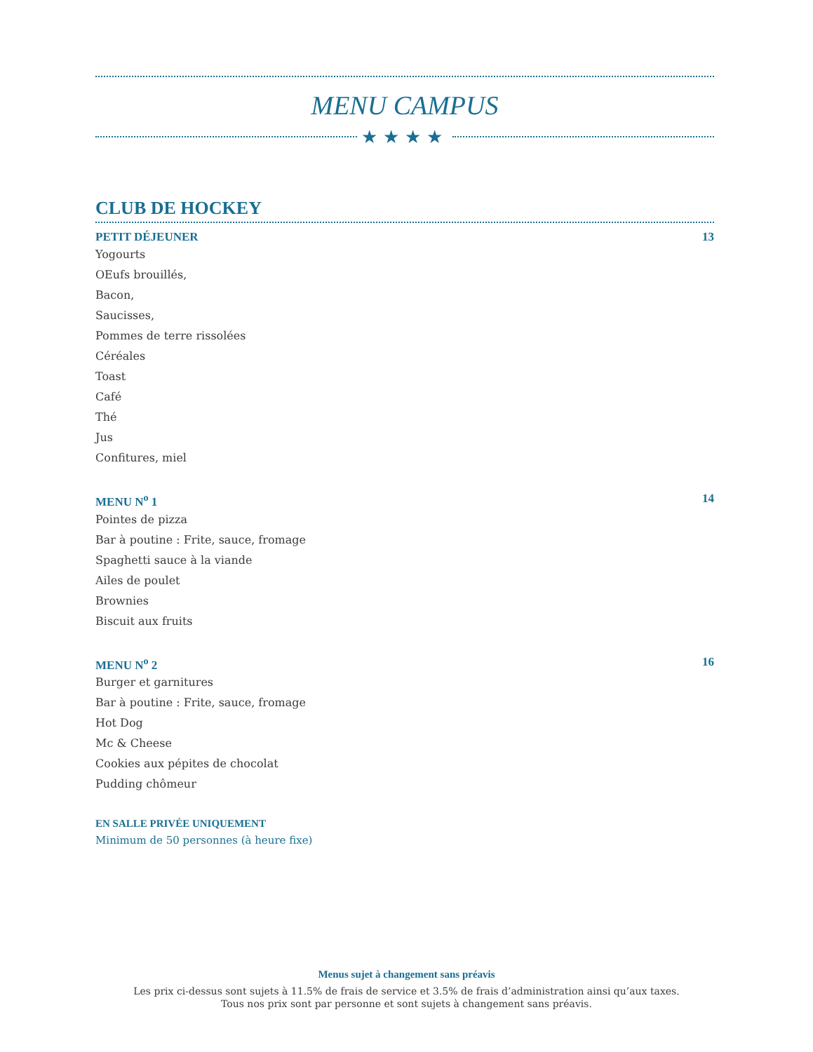MENU CAMPUS
★★★★
CLUB DE HOCKEY
PETIT DÉJEUNER 13
Yogourts
OEufs brouillés,
Bacon,
Saucisses,
Pommes de terre rissolées
Céréales
Toast
Café
Thé
Jus
Confitures, miel
MENU N<sup>o</sup> 1 14
Pointes de pizza
Bar à poutine : Frite, sauce, fromage
Spaghetti sauce à la viande
Ailes de poulet
Brownies
Biscuit aux fruits
MENU N<sup>o</sup> 2 16
Burger et garnitures
Bar à poutine : Frite, sauce, fromage
Hot Dog
Mc & Cheese
Cookies aux pépites de chocolat
Pudding chômeur
EN SALLE PRIVÉE UNIQUEMENT
Minimum de 50 personnes (à heure fixe)
Menus sujet à changement sans préavis
Les prix ci-dessus sont sujets à 11.5% de frais de service et 3.5% de frais d’administration ainsi qu’aux taxes.
Tous nos prix sont par personne et sont sujets à changement sans préavis.